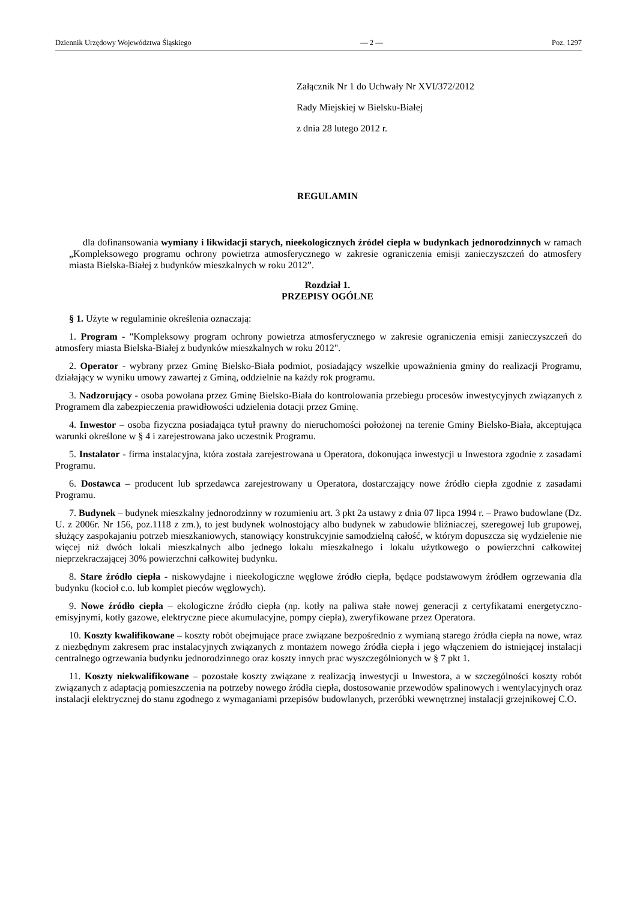Dziennik Urzędowy Województwa Śląskiego — 2 — Poz. 1297
Załącznik Nr 1 do Uchwały Nr XVI/372/2012
Rady Miejskiej w Bielsku-Białej
z dnia 28 lutego 2012 r.
REGULAMIN
dla dofinansowania wymiany i likwidacji starych, nieekologicznych źródeł ciepła w budynkach jednorodzinnych w ramach „Kompleksowego programu ochrony powietrza atmosferycznego w zakresie ograniczenia emisji zanieczyszczeń do atmosfery miasta Bielska-Białej z budynków mieszkalnych w roku 2012”.
Rozdział 1.
PRZEPISY OGÓLNE
§ 1. Użyte w regulaminie określenia oznaczają:
1. Program - "Kompleksowy program ochrony powietrza atmosferycznego w zakresie ograniczenia emisji zanieczyszczeń do atmosfery miasta Bielska-Białej z budynków mieszkalnych w roku 2012".
2. Operator - wybrany przez Gminę Bielsko-Biała podmiot, posiadający wszelkie upoważnienia gminy do realizacji Programu, działający w wyniku umowy zawartej z Gminą, oddzielnie na każdy rok programu.
3. Nadzorujący - osoba powołana przez Gminę Bielsko-Biała do kontrolowania przebiegu procesów inwestycyjnych związanych z Programem dla zabezpieczenia prawidłowości udzielenia dotacji przez Gminę.
4. Inwestor – osoba fizyczna posiadająca tytuł prawny do nieruchomości położonej na terenie Gminy Bielsko-Biała, akceptująca warunki określone w § 4 i zarejestrowana jako uczestnik Programu.
5. Instalator - firma instalacyjna, która została zarejestrowana u Operatora, dokonująca inwestycji u Inwestora zgodnie z zasadami Programu.
6. Dostawca – producent lub sprzedawca zarejestrowany u Operatora, dostarczający nowe źródło ciepła zgodnie z zasadami Programu.
7. Budynek – budynek mieszkalny jednorodzinny w rozumieniu art. 3 pkt 2a ustawy z dnia 07 lipca 1994 r. – Prawo budowlane (Dz. U. z 2006r. Nr 156, poz.1118 z zm.), to jest budynek wolnostojący albo budynek w zabudowie bliźniaczej, szeregowej lub grupowej, służący zaspokajaniu potrzeb mieszkaniowych, stanowiący konstrukcyjnie samodzielną całość, w którym dopuszcza się wydzielenie nie więcej niż dwóch lokali mieszkalnych albo jednego lokalu mieszkalnego i lokalu użytkowego o powierzchni całkowitej nieprzekraczającej 30% powierzchni całkowitej budynku.
8. Stare źródło ciepła - niskowydajne i nieekologiczne węglowe źródło ciepła, będące podstawowym źródłem ogrzewania dla budynku (kocioł c.o. lub komplet pieców węglowych).
9. Nowe źródło ciepła – ekologiczne źródło ciepła (np. kotły na paliwa stałe nowej generacji z certyfikatami energetyczno- emisyjnymi, kotły gazowe, elektryczne piece akumulacyjne, pompy ciepła), zweryfikowane przez Operatora.
10. Koszty kwalifikowane – koszty robót obejmujące prace związane bezpośrednio z wymianą starego źródła ciepła na nowe, wraz z niezbędnym zakresem prac instalacyjnych związanych z montażem nowego źródła ciepła i jego włączeniem do istniejącej instalacji centralnego ogrzewania budynku jednorodzinnego oraz koszty innych prac wyszczególnionych w § 7 pkt 1.
11. Koszty niekwalifikowane – pozostałe koszty związane z realizacją inwestycji u Inwestora, a w szczególności koszty robót związanych z adaptacją pomieszczenia na potrzeby nowego źródła ciepła, dostosowanie przewodów spalinowych i wentylacyjnych oraz instalacji elektrycznej do stanu zgodnego z wymaganiami przepisów budowlanych, przeróbki wewnętrznej instalacji grzejnikowej C.O.